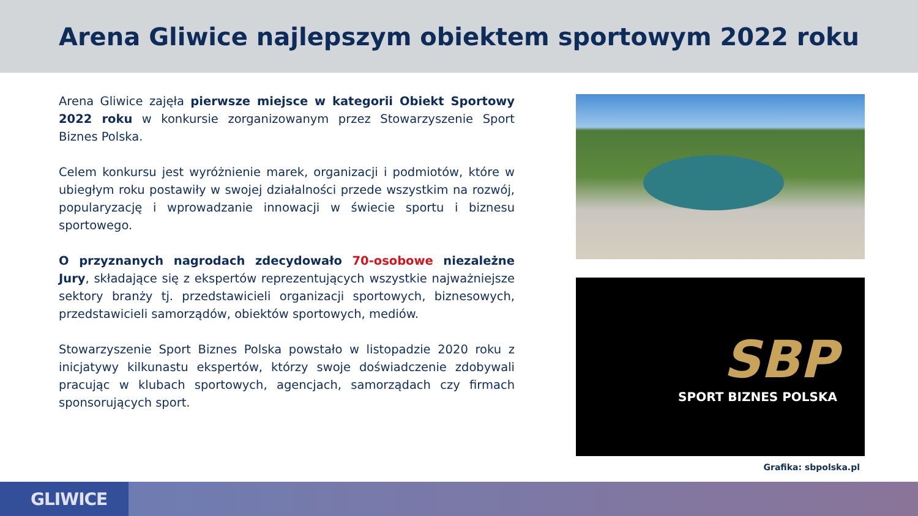Arena Gliwice najlepszym obiektem sportowym 2022 roku
Arena Gliwice zajęła pierwsze miejsce w kategorii Obiekt Sportowy 2022 roku w konkursie zorganizowanym przez Stowarzyszenie Sport Biznes Polska.
Celem konkursu jest wyróżnienie marek, organizacji i podmiotów, które w ubiegłym roku postawiły w swojej działalności przede wszystkim na rozwój, popularyzację i wprowadzanie innowacji w świecie sportu i biznesu sportowego.
O przyznanych nagrodach zdecydowało 70-osobowe niezależne Jury, składające się z ekspertów reprezentujących wszystkie najważniejsze sektory branży tj. przedstawicieli organizacji sportowych, biznesowych, przedstawicieli samorządów, obiektów sportowych, mediów.
Stowarzyszenie Sport Biznes Polska powstało w listopadzie 2020 roku z inicjatywy kilkunastu ekspertów, którzy swoje doświadczenie zdobywali pracując w klubach sportowych, agencjach, samorządach czy firmach sponsorujących sport.
SBP
SPORT BIZNES POLSKA
Grafika: sbpolska.pl
GLIWICE